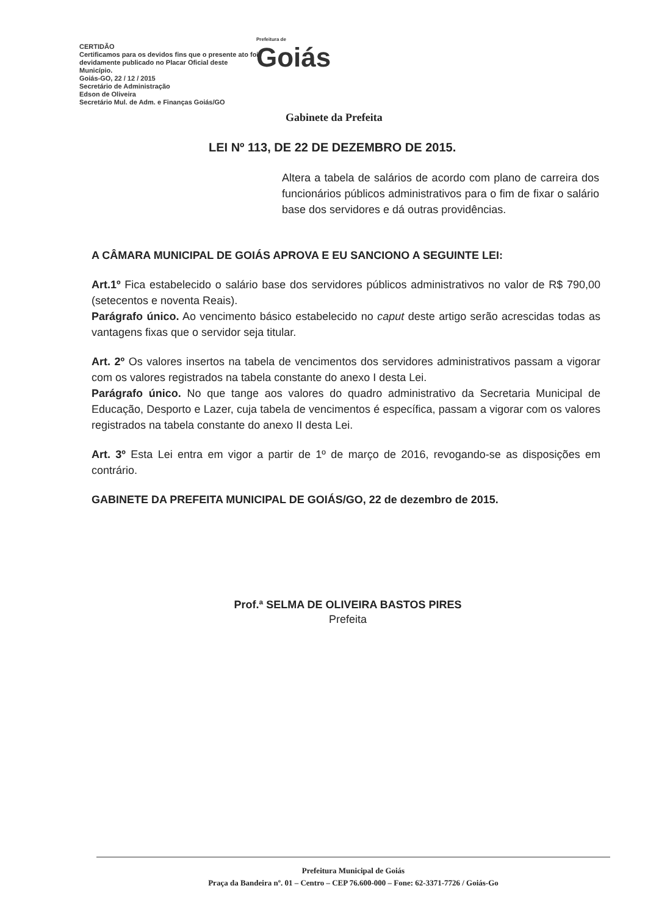CERTIDÃO
Certificamos para os devidos fins que o presente ato foi devidamente publicado no Placar Oficial deste Município.
Goiás-GO, 22 / 12 / 2015
Secretário de Administração
Edson de Oliveira
Secretário Mul. de Adm. e Finanças Goiás/GO
Prefeitura de
Goiás
Gabinete da Prefeita
LEI Nº 113, DE 22 DE DEZEMBRO DE 2015.
Altera a tabela de salários de acordo com plano de carreira dos funcionários públicos administrativos para o fim de fixar o salário base dos servidores e dá outras providências.
A CÂMARA MUNICIPAL DE GOIÁS APROVA E EU SANCIONO A SEGUINTE LEI:
Art.1º Fica estabelecido o salário base dos servidores públicos administrativos no valor de R$ 790,00 (setecentos e noventa Reais).
Parágrafo único. Ao vencimento básico estabelecido no caput deste artigo serão acrescidas todas as vantagens fixas que o servidor seja titular.
Art. 2º Os valores insertos na tabela de vencimentos dos servidores administrativos passam a vigorar com os valores registrados na tabela constante do anexo I desta Lei.
Parágrafo único. No que tange aos valores do quadro administrativo da Secretaria Municipal de Educação, Desporto e Lazer, cuja tabela de vencimentos é específica, passam a vigorar com os valores registrados na tabela constante do anexo II desta Lei.
Art. 3º Esta Lei entra em vigor a partir de 1º de março de 2016, revogando-se as disposições em contrário.
GABINETE DA PREFEITA MUNICIPAL DE GOIÁS/GO, 22 de dezembro de 2015.
Prof.ª SELMA DE OLIVEIRA BASTOS PIRES
Prefeita
Prefeitura Municipal de Goiás
Praça da Bandeira nº. 01 – Centro – CEP 76.600-000 – Fone: 62-3371-7726 / Goiás-Go